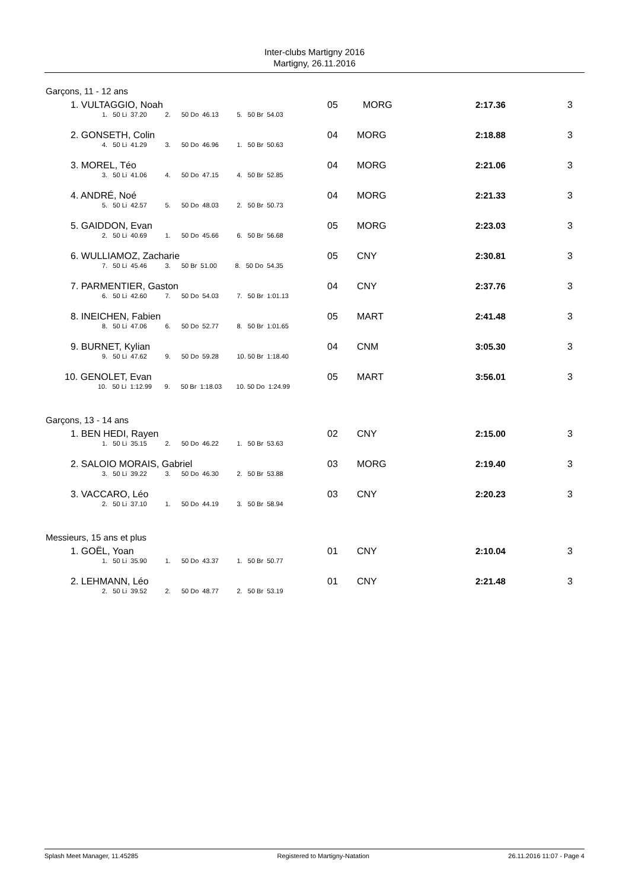Inter-clubs Martigny 2016
Martigny, 26.11.2016
Garçons, 11 - 12 ans
| 1. VULTAGGIO, Noah | 05 | MORG | 2:17.36 | 3 |
| 1. 50 Li 37.20 2. 50 Do 46.13 5. 50 Br 54.03 | | | | |
| 2. GONSETH, Colin | 04 | MORG | 2:18.88 | 3 |
| 4. 50 Li 41.29 3. 50 Do 46.96 1. 50 Br 50.63 | | | | |
| 3. MOREL, Téo | 04 | MORG | 2:21.06 | 3 |
| 3. 50 Li 41.06 4. 50 Do 47.15 4. 50 Br 52.85 | | | | |
| 4. ANDRÉ, Noé | 04 | MORG | 2:21.33 | 3 |
| 5. 50 Li 42.57 5. 50 Do 48.03 2. 50 Br 50.73 | | | | |
| 5. GAIDDON, Evan | 05 | MORG | 2:23.03 | 3 |
| 2. 50 Li 40.69 1. 50 Do 45.66 6. 50 Br 56.68 | | | | |
| 6. WULLIAMOZ, Zacharie | 05 | CNY | 2:30.81 | 3 |
| 7. 50 Li 45.46 3. 50 Br 51.00 8. 50 Do 54.35 | | | | |
| 7. PARMENTIER, Gaston | 04 | CNY | 2:37.76 | 3 |
| 6. 50 Li 42.60 7. 50 Do 54.03 7. 50 Br 1:01.13 | | | | |
| 8. INEICHEN, Fabien | 05 | MART | 2:41.48 | 3 |
| 8. 50 Li 47.06 6. 50 Do 52.77 8. 50 Br 1:01.65 | | | | |
| 9. BURNET, Kylian | 04 | CNM | 3:05.30 | 3 |
| 9. 50 Li 47.62 9. 50 Do 59.28 10. 50 Br 1:18.40 | | | | |
| 10. GENOLET, Evan | 05 | MART | 3:56.01 | 3 |
| 10. 50 Li 1:12.99 9. 50 Br 1:18.03 10. 50 Do 1:24.99 | | | | |
Garçons, 13 - 14 ans
| 1. BEN HEDI, Rayen | 02 | CNY | 2:15.00 | 3 |
| 1. 50 Li 35.15 2. 50 Do 46.22 1. 50 Br 53.63 | | | | |
| 2. SALOIO MORAIS, Gabriel | 03 | MORG | 2:19.40 | 3 |
| 3. 50 Li 39.22 3. 50 Do 46.30 2. 50 Br 53.88 | | | | |
| 3. VACCARO, Léo | 03 | CNY | 2:20.23 | 3 |
| 2. 50 Li 37.10 1. 50 Do 44.19 3. 50 Br 58.94 | | | | |
Messieurs, 15 ans et plus
| 1. GOËL, Yoan | 01 | CNY | 2:10.04 | 3 |
| 1. 50 Li 35.90 1. 50 Do 43.37 1. 50 Br 50.77 | | | | |
| 2. LEHMANN, Léo | 01 | CNY | 2:21.48 | 3 |
| 2. 50 Li 39.52 2. 50 Do 48.77 2. 50 Br 53.19 | | | | |
Splash Meet Manager, 11.45285 Registered to Martigny-Natation 26.11.2016 11:07 - Page 4